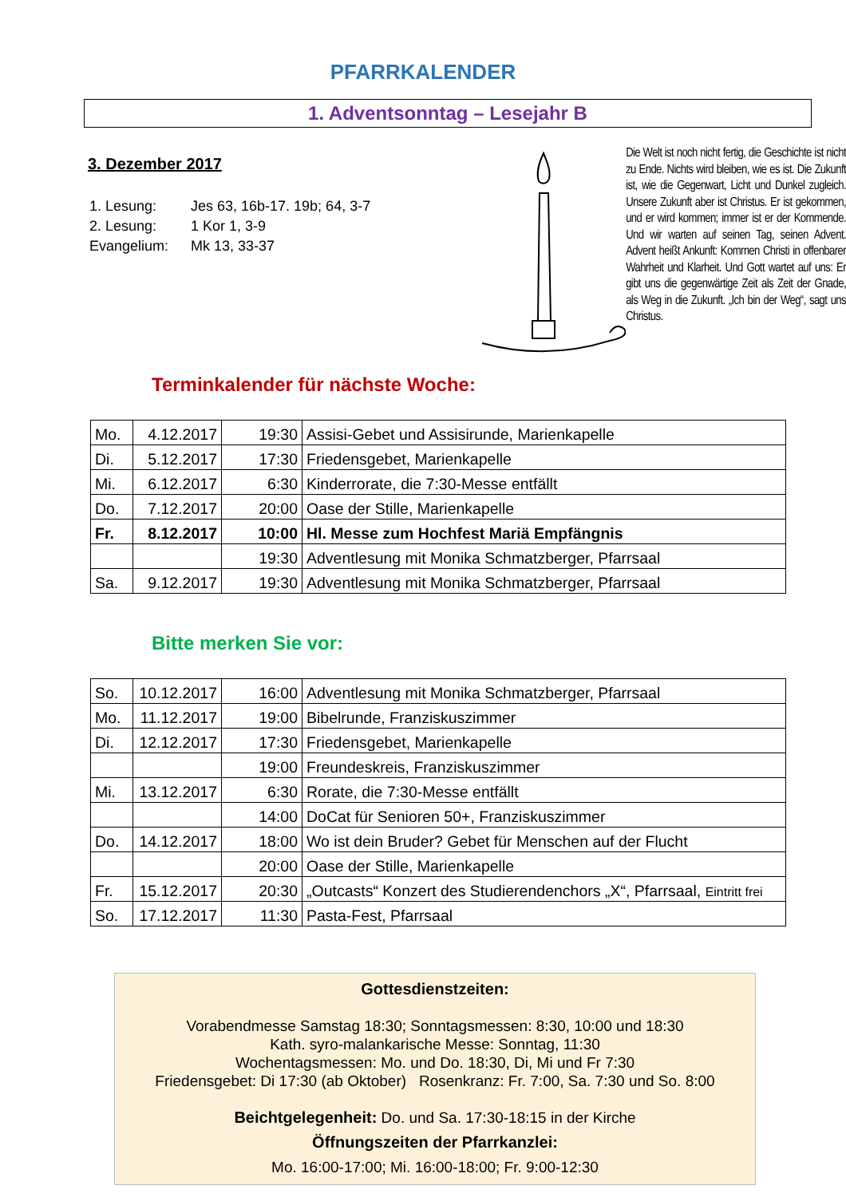PFARRKALENDER
1. Adventsonntag – Lesejahr B
3. Dezember 2017
| 1. Lesung: | Jes 63, 16b-17. 19b; 64, 3-7 |
| 2. Lesung: | 1 Kor 1, 3-9 |
| Evangelium: | Mk 13, 33-37 |
Die Welt ist noch nicht fertig, die Geschichte ist nicht zu Ende. Nichts wird bleiben, wie es ist. Die Zukunft ist, wie die Gegenwart, Licht und Dunkel zugleich. Unsere Zukunft aber ist Christus. Er ist gekommen, und er wird kommen; immer ist er der Kommende. Und wir warten auf seinen Tag, seinen Advent. Advent heißt Ankunft: Kommen Christi in offenbarer Wahrheit und Klarheit. Und Gott wartet auf uns: Er gibt uns die gegenwärtige Zeit als Zeit der Gnade, als Weg in die Zukunft. „Ich bin der Weg“, sagt uns Christus.
Terminkalender für nächste Woche:
| Mo. | 4.12.2017 | 19:30 | Assisi-Gebet und Assisirunde, Marienkapelle |
| Di. | 5.12.2017 | 17:30 | Friedensgebet, Marienkapelle |
| Mi. | 6.12.2017 | 6:30 | Kinderrorate, die 7:30-Messe entfällt |
| Do. | 7.12.2017 | 20:00 | Oase der Stille, Marienkapelle |
| Fr. | 8.12.2017 | 10:00 | Hl. Messe zum Hochfest Mariä Empfängnis |
| | | 19:30 | Adventlesung mit Monika Schmatzberger, Pfarrsaal |
| Sa. | 9.12.2017 | 19:30 | Adventlesung mit Monika Schmatzberger, Pfarrsaal |
Bitte merken Sie vor:
| So. | 10.12.2017 | 16:00 | Adventlesung mit Monika Schmatzberger, Pfarrsaal |
| Mo. | 11.12.2017 | 19:00 | Bibelrunde, Franziskuszimmer |
| Di. | 12.12.2017 | 17:30 | Friedensgebet, Marienkapelle |
| | | 19:00 | Freundeskreis, Franziskuszimmer |
| Mi. | 13.12.2017 | 6:30 | Rorate, die 7:30-Messe entfällt |
| | | 14:00 | DoCat für Senioren 50+, Franziskuszimmer |
| Do. | 14.12.2017 | 18:00 | Wo ist dein Bruder? Gebet für Menschen auf der Flucht |
| | | 20:00 | Oase der Stille, Marienkapelle |
| Fr. | 15.12.2017 | 20:30 | „Outcasts“ Konzert des Studierendenchors „X“, Pfarrsaal, Eintritt frei |
| So. | 17.12.2017 | 11:30 | Pasta-Fest, Pfarrsaal |
Gottesdienstzeiten:
Vorabendmesse Samstag 18:30; Sonntagsmessen: 8:30, 10:00 und 18:30
Kath. syro-malankarische Messe: Sonntag, 11:30
Wochentagsmessen: Mo. und Do. 18:30, Di, Mi und Fr 7:30
Friedensgebet: Di 17:30 (ab Oktober) Rosenkranz: Fr. 7:00, Sa. 7:30 und So. 8:00
Beichtgelegenheit: Do. und Sa. 17:30-18:15 in der Kirche
Öffnungszeiten der Pfarrkanzlei:
Mo. 16:00-17:00; Mi. 16:00-18:00; Fr. 9:00-12:30